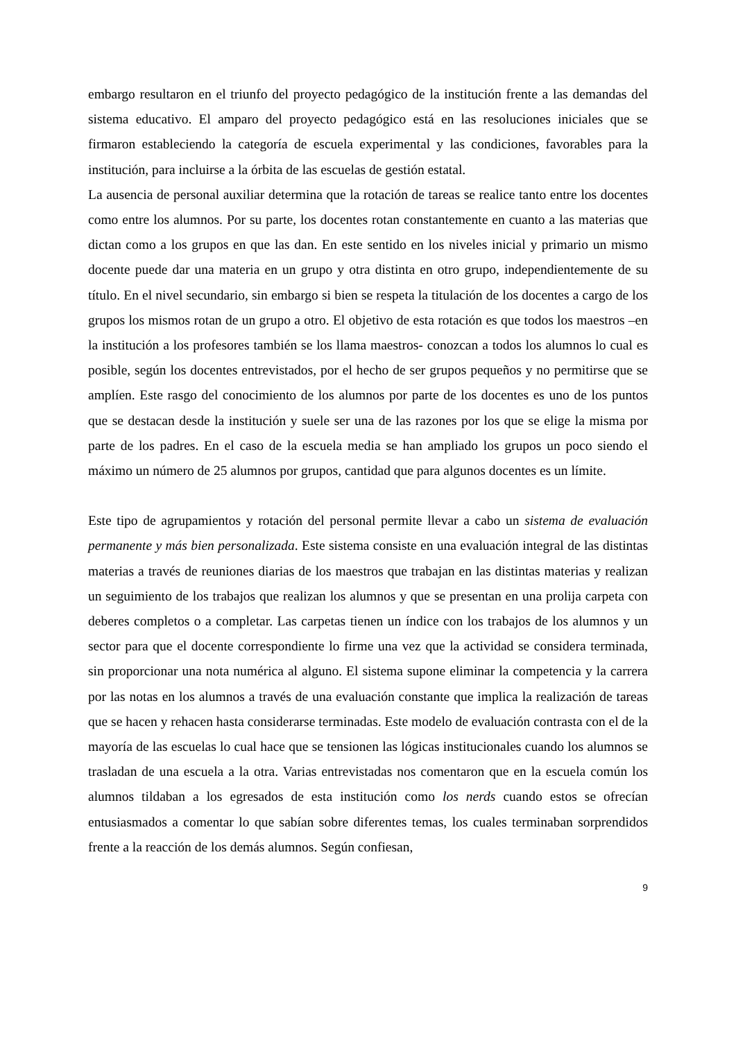embargo resultaron en el triunfo del proyecto pedagógico de la institución frente a las demandas del sistema educativo. El amparo del proyecto pedagógico está en las resoluciones iniciales que se firmaron estableciendo la categoría de escuela experimental y las condiciones, favorables para la institución, para incluirse a la órbita de las escuelas de gestión estatal.
La ausencia de personal auxiliar determina que la rotación de tareas se realice tanto entre los docentes como entre los alumnos. Por su parte, los docentes rotan constantemente en cuanto a las materias que dictan como a los grupos en que las dan. En este sentido en los niveles inicial y primario un mismo docente puede dar una materia en un grupo y otra distinta en otro grupo, independientemente de su título. En el nivel secundario, sin embargo si bien se respeta la titulación de los docentes a cargo de los grupos los mismos rotan de un grupo a otro. El objetivo de esta rotación es que todos los maestros –en la institución a los profesores también se los llama maestros- conozcan a todos los alumnos lo cual es posible, según los docentes entrevistados, por el hecho de ser grupos pequeños y no permitirse que se amplíen. Este rasgo del conocimiento de los alumnos por parte de los docentes es uno de los puntos que se destacan desde la institución y suele ser una de las razones por los que se elige la misma por parte de los padres. En el caso de la escuela media se han ampliado los grupos un poco siendo el máximo un número de 25 alumnos por grupos, cantidad que para algunos docentes es un límite.
Este tipo de agrupamientos y rotación del personal permite llevar a cabo un sistema de evaluación permanente y más bien personalizada. Este sistema consiste en una evaluación integral de las distintas materias a través de reuniones diarias de los maestros que trabajan en las distintas materias y realizan un seguimiento de los trabajos que realizan los alumnos y que se presentan en una prolija carpeta con deberes completos o a completar. Las carpetas tienen un índice con los trabajos de los alumnos y un sector para que el docente correspondiente lo firme una vez que la actividad se considera terminada, sin proporcionar una nota numérica al alguno. El sistema supone eliminar la competencia y la carrera por las notas en los alumnos a través de una evaluación constante que implica la realización de tareas que se hacen y rehacen hasta considerarse terminadas. Este modelo de evaluación contrasta con el de la mayoría de las escuelas lo cual hace que se tensionen las lógicas institucionales cuando los alumnos se trasladan de una escuela a la otra. Varias entrevistadas nos comentaron que en la escuela común los alumnos tildaban a los egresados de esta institución como los nerds cuando estos se ofrecían entusiasmados a comentar lo que sabían sobre diferentes temas, los cuales terminaban sorprendidos frente a la reacción de los demás alumnos. Según confiesan,
9